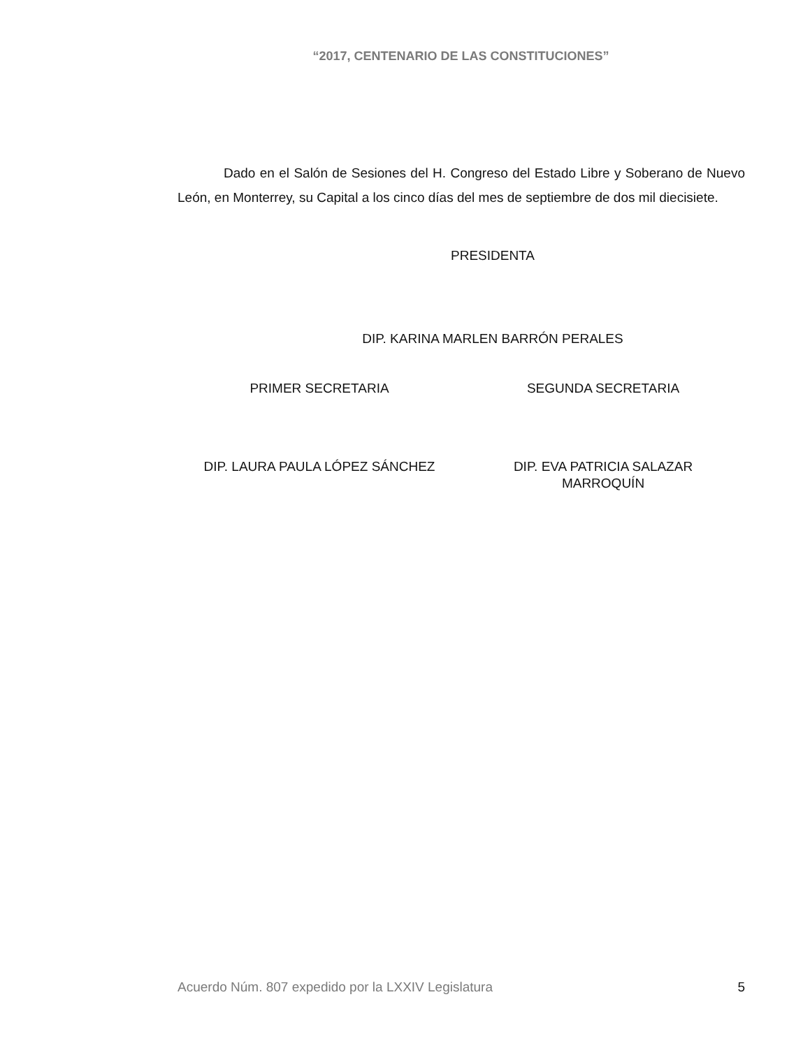“2017, CENTENARIO DE LAS CONSTITUCIONES”
Dado en el Salón de Sesiones del H. Congreso del Estado Libre y Soberano de Nuevo León, en Monterrey, su Capital a los cinco días del mes de septiembre de dos mil diecisiete.
PRESIDENTA
DIP. KARINA MARLEN BARRÓN PERALES
PRIMER SECRETARIA SEGUNDA SECRETARIA
DIP. LAURA PAULA LÓPEZ SÁNCHEZ DIP. EVA PATRICIA SALAZAR
MARROQUÍN
Acuerdo Núm. 807 expedido por la LXXIV Legislatura 5